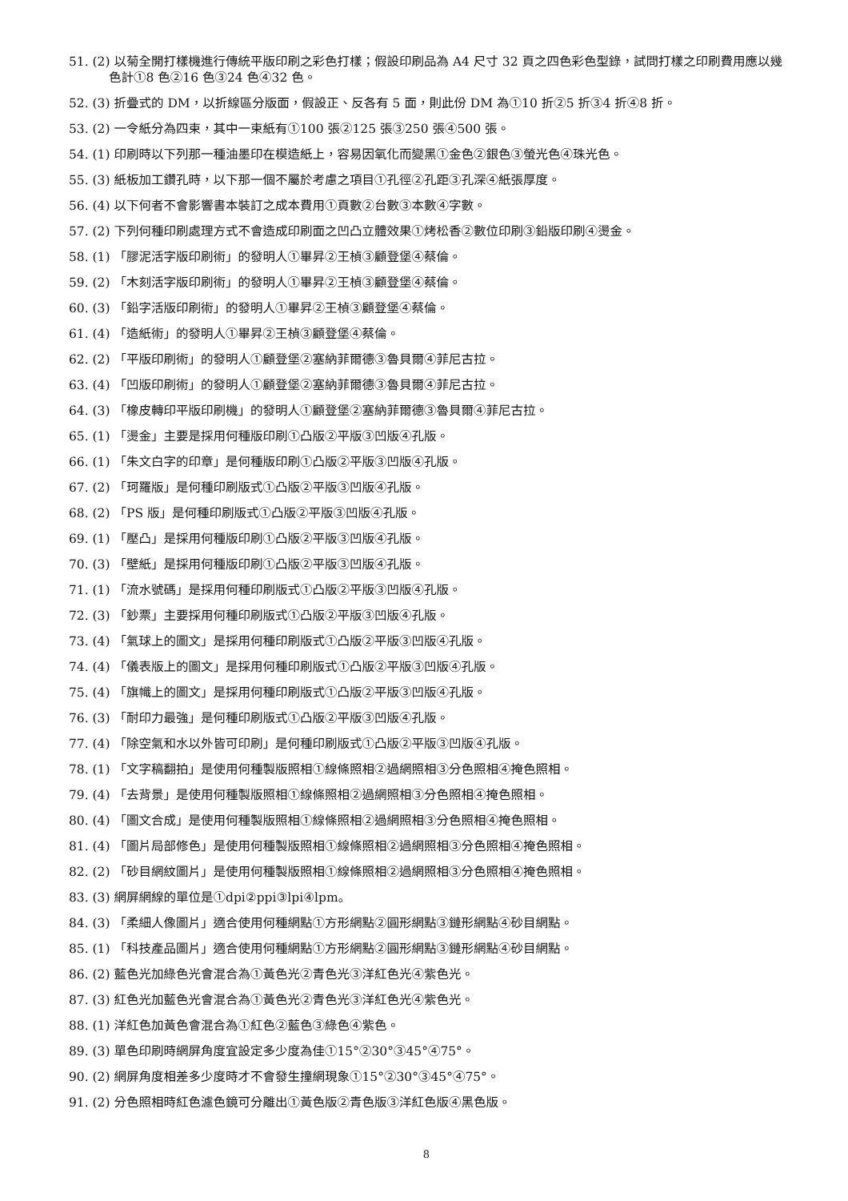51. (2) 以菊全開打樣機進行傳統平版印刷之彩色打樣；假設印刷品為 A4 尺寸 32 頁之四色彩色型錄，試問打樣之印刷費用應以幾色計①8 色②16 色③24 色④32 色。
52. (3) 折疊式的 DM，以折線區分版面，假設正、反各有 5 面，則此份 DM 為①10 折②5 折③4 折④8 折。
53. (2) 一令紙分為四束，其中一束紙有①100 張②125 張③250 張④500 張。
54. (1) 印刷時以下列那一種油墨印在模造紙上，容易因氧化而變黑①金色②銀色③螢光色④珠光色。
55. (3) 紙板加工鑽孔時，以下那一個不屬於考慮之項目①孔徑②孔距③孔深④紙張厚度。
56. (4) 以下何者不會影響書本裝訂之成本費用①頁數②台數③本數④字數。
57. (2) 下列何種印刷處理方式不會造成印刷面之凹凸立體效果①烤松香②數位印刷③鉛版印刷④燙金。
58. (1) 「膠泥活字版印刷術」的發明人①畢昇②王楨③顧登堡④蔡倫。
59. (2) 「木刻活字版印刷術」的發明人①畢昇②王楨③顧登堡④蔡倫。
60. (3) 「鉛字活版印刷術」的發明人①畢昇②王楨③顧登堡④蔡倫。
61. (4) 「造紙術」的發明人①畢昇②王楨③顧登堡④蔡倫。
62. (2) 「平版印刷術」的發明人①顧登堡②塞納菲爾德③魯貝爾④菲尼古拉。
63. (4) 「凹版印刷術」的發明人①顧登堡②塞納菲爾德③魯貝爾④菲尼古拉。
64. (3) 「橡皮轉印平版印刷機」的發明人①顧登堡②塞納菲爾德③魯貝爾④菲尼古拉。
65. (1) 「燙金」主要是採用何種版印刷①凸版②平版③凹版④孔版。
66. (1) 「朱文白字的印章」是何種版印刷①凸版②平版③凹版④孔版。
67. (2) 「珂羅版」是何種印刷版式①凸版②平版③凹版④孔版。
68. (2) 「PS 版」是何種印刷版式①凸版②平版③凹版④孔版。
69. (1) 「壓凸」是採用何種版印刷①凸版②平版③凹版④孔版。
70. (3) 「壁紙」是採用何種版印刷①凸版②平版③凹版④孔版。
71. (1) 「流水號碼」是採用何種印刷版式①凸版②平版③凹版④孔版。
72. (3) 「鈔票」主要採用何種印刷版式①凸版②平版③凹版④孔版。
73. (4) 「氣球上的圖文」是採用何種印刷版式①凸版②平版③凹版④孔版。
74. (4) 「儀表版上的圖文」是採用何種印刷版式①凸版②平版③凹版④孔版。
75. (4) 「旗幟上的圖文」是採用何種印刷版式①凸版②平版③凹版④孔版。
76. (3) 「耐印力最強」是何種印刷版式①凸版②平版③凹版④孔版。
77. (4) 「除空氣和水以外皆可印刷」是何種印刷版式①凸版②平版③凹版④孔版。
78. (1) 「文字稿翻拍」是使用何種製版照相①線條照相②過網照相③分色照相④掩色照相。
79. (4) 「去背景」是使用何種製版照相①線條照相②過網照相③分色照相④掩色照相。
80. (4) 「圖文合成」是使用何種製版照相①線條照相②過網照相③分色照相④掩色照相。
81. (4) 「圖片局部修色」是使用何種製版照相①線條照相②過網照相③分色照相④掩色照相。
82. (2) 「砂目網紋圖片」是使用何種製版照相①線條照相②過網照相③分色照相④掩色照相。
83. (3) 網屏網線的單位是①dpi②ppi③lpi④lpm。
84. (3) 「柔細人像圖片」適合使用何種網點①方形網點②圓形網點③鏈形網點④砂目網點。
85. (1) 「科技產品圖片」適合使用何種網點①方形網點②圓形網點③鏈形網點④砂目網點。
86. (2) 藍色光加綠色光會混合為①黃色光②青色光③洋紅色光④紫色光。
87. (3) 紅色光加藍色光會混合為①黃色光②青色光③洋紅色光④紫色光。
88. (1) 洋紅色加黃色會混合為①紅色②藍色③綠色④紫色。
89. (3) 單色印刷時網屏角度宜設定多少度為佳①15°②30°③45°④75°。
90. (2) 網屏角度相差多少度時才不會發生撞網現象①15°②30°③45°④75°。
91. (2) 分色照相時紅色濾色鏡可分離出①黃色版②青色版③洋紅色版④黑色版。
8